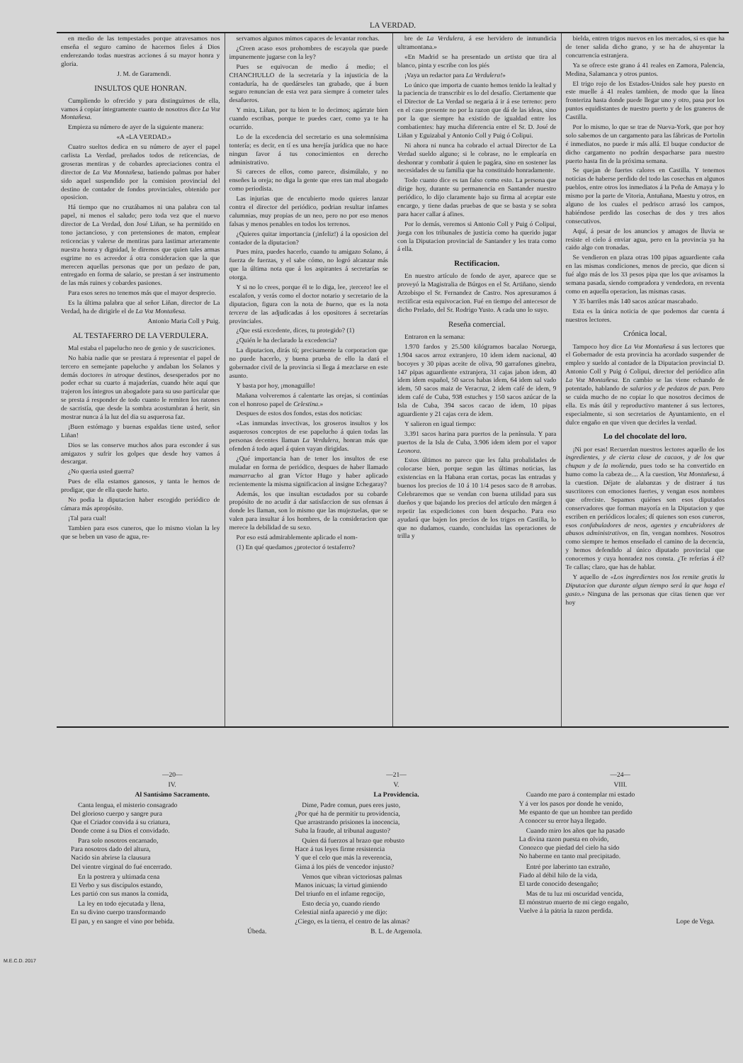LA VERDAD.
en medio de las tempestades porque atravesamos nos enseña el seguro camino de hacernos fieles á Dios enderezando todas nuestras acciones á su mayor honra y gloria.
J. M. de Garamendi.
INSULTOS QUE HONRAN.
Cumpliendo lo ofrecido y para distinguirnos de ella, vamos á copiar íntegramente cuanto de nosotros dice La Voz Montañesa.
Empieza su número de ayer de la siguiente manera:
«A «LA VERDAD.»
Cuatro sueltos dedica en su número de ayer el papel carlista La Verdad, preñados todos de reticencias, de groseras mentiras y de cobardes apreciaciones contra el director de La Voz Montañesa, batiendo palmas por haber sido aquel suspendido por la comision provincial del destino de contador de fondos provinciales, obtenido por oposicion.
Há tiempo que no cruzábamos ni una palabra con tal papel, ni menos el saludo; pero toda vez que el nuevo director de La Verdad, don José Liñan, se ha permitido en tono jactancioso, y con pretensiones de maton, emplear reticencias y valerse de mentiras para lastimar arteramente nuestra honra y dignidad, le diremos que quien tales armas esgrime no es acreedor á otra consideracion que la que merecen aquellas personas que por un pedazo de pan, entregado en forma de salario, se prestan á ser instrumento de las más ruines y cobardes pasiones.
Para esos seres no tenemos más que el mayor desprecio.
Es la última palabra que al señor Liñan, director de La Verdad, ha de dirigirle el de La Voz Montañesa.
Antonio Maria Coll y Puig.
AL TESTAFERRO DE LA VERDULERA.
Mal estaba el papelucho neo de genio y de suscriciones.
No habia nadie que se prestara á representar el papel de tercero en semejante papelucho y andaban los Solanos y demás doctores in utroque destinos, desesperados por no poder echar su cuarto á majaderías, cuando héte aquí que trajeron los íntegros un abogadote para su uso particular que se presta á responder de todo cuanto le remiten los ratones de sacristía, que desde la sombra acostumbran á herir, sin mostrar nunca á la luz del dia su asquerosa faz.
¡Buen estómago y buenas espaldas tiene usted, señor Liñan!
Dios se las conserve muchos años para esconder á sus amigazos y sufrir los golpes que desde hoy vamos á descargar.
¿No queria usted guerra?
Pues de ella estamos ganosos, y tanta le hemos de prodigar, que de ella quede harto.
No podia la diputacion haber escogido periódico de cámara más apropósito.
¡Tal para cual!
Tambien para esos cuneros, que lo mismo violan la ley que se beben un vaso de agua, re-
servamos algunos mimos capaces de levantar ronchas.
¿Creen acaso esos prohombres de escayola que puede impunemente jugarse con la ley?
Pues se equivocan de medio á medio; el CHANCHULLO de la secretaría y la injusticia de la contaduría, ha de quedárseles tan grabado, que á buen seguro renuncian de esta vez para siempre á cometer tales desafueros.
Y mira, Liñan, por tu bien te lo decimos; agárrate bien cuando escribas, porque te puedes caer, como ya te ha ocurrido.
Lo de la excedencia del secretario es una solemnísima tontería; es decir, en tí es una herejía jurídica que no hace ningun favor á tus conocimientos en derecho administrativo.
Si careces de ellos, como parece, disimúlalo, y no enseñes la oreja; no diga la gente que eres tan mal abogado como periodista.
Las injurias que de encubierto modo quieres lanzar contra el director del periódico, podrian resultar infames calumnias, muy propias de un neo, pero no por eso menos falsas y menos penables en todos los terrenos.
¿Quieres quitar importancia (¡infeliz!) á la oposicion del contador de la diputacion?
Pues mira, puedes hacerlo, cuando tu amigazo Solano, á fuerza de fuerzas, y el sabe cómo, no logró alcanzar más que la última nota que á los aspirantes á secretarías se otorga.
Y si no lo crees, porque él te lo diga, lee, ¡tercero! lee el escalafon, y verás como el doctor notario y secretario de la diputacion, figura con la nota de bueno, que es la nota tercera de las adjudicadas á los opositores á secretarías provinciales.
¿Que está excedente, dices, tu protegido? (1)
¿Quién le ha declarado la excedencia?
La diputacion, dirás tú; precisamente la corporacion que no puede hacerlo, y buena prueba de ello la dará el gobernador civil de la provincia si llega á mezclarse en este asunto.
Y basta por hoy, ¡monaguillo!
Mañana volveremos á calentarte las orejas, si continúas con el honroso papel de Celestina.»
Despues de estos dos fondos, estas dos noticias:
«Las inmundas invectivas, los groseros insultos y los asquerosos conceptos de ese papelucho á quien todas las personas decentes llaman La Verdulera, honran más que ofenden á todo aquel á quien vayan dirigidas.
¿Qué importancia han de tener los insultos de ese muladar en forma de periódico, despues de haber llamado mamarracho al gran Víctor Hugo y haber aplicado recientemente la misma significacion al insigne Echegaray?
Además, los que insultan escudados por su cobarde propósito de no acudir á dar satisfaccion de sus ofensas á donde les llaman, son lo mismo que las mujezuelas, que se valen para insultar á los hombres, de la consideracion que merece la debilidad de su sexo.
Por eso está admirablemente aplicado el nom-
(1) En qué quedamos ¿protector ó testaferro?
bre de La Verdulera, á ese hervidero de inmundicia ultramontana.»
«En Madrid se ha presentado un artista que tira al blanco, pinta y escribe con los piés
¡Vaya un redactor para La Verdulera!»
Lo único que importa de cuanto hemos tenido la lealtad y la paciencia de transcribir es lo del desafío. Ciertamente que el Director de La Verdad se negaria á ir á ese terreno: pero en el caso presente no por la razon que dá de las ideas, sino por la que siempre ha existido de igualdad entre los combatientes: hay mucha diferencia entre el Sr. D. José de Liñan y Eguizabal y Antonio Coll y Puig ó Colipui.
Ni ahora ni nunca ha cobrado el actual Director de La Verdad sueldo alguno; si le cobrase, no le emplearía en deshonrar y combatir á quien le pagára, sino en sostener las necesidades de su familia que ha constituido honradamente.
Todo cuanto dice es tan falso como esto. La persona que dirige hoy, durante su permanencia en Santander nuestro periódico, lo dijo claramente bajo su firma al aceptar este encargo, y tiene dadas pruebas de que se basta y se sobra para hacer callar á afines.
Por lo demás, veremos si Antonio Coll y Puig ó Colipui, juega con los tribunales de justicia como ha querido jugar con la Diputacion provincial de Santander y les trata como á ella.
Rectificacion.
En nuestro artículo de fondo de ayer, aparece que se proveyó la Magistralia de Búrgos en el Sr. Artiñano, siendo Arzobispo el Sr. Fernandez de Castro. Nos apresuramos á rectificar esta equivocacion. Fué en tiempo del antecesor de dicho Prelado, del Sr. Rodrigo Yusto. A cada uno lo suyo.
Reseña comercial.
Entraron en la semana:
1.970 fardos y 25.500 kilógramos bacalao Noruega, 1.904 sacos arroz extranjero, 10 idem idem nacional, 40 bocoyes y 30 pipas aceite de oliva, 90 garrafones ginebra, 147 pipas aguardiente extranjera, 31 cajas jabon idem, 40 idem idem español, 50 sacos habas idem, 64 idem sal vado idem, 50 sacos maiz de Veracruz, 2 idem café de idem, 9 idem café de Cuba, 938 estuches y 150 sacos azúcar de la Isla de Cuba, 394 sacos cacao de idem, 10 pipas aguardiente y 21 cajas cera de idem.
Y salieron en igual tiempo:
3.391 sacos harina para puertos de la península. Y para puertos de la Isla de Cuba, 3.906 idem idem por el vapor Leonora.
Estos últimos no parece que les falta probalidades de colocarse bien, porque segun las últimas noticias, las existencias en la Habana eran cortas, pocas las entradas y buenos los precios de 10 á 10 1/4 pesos saco de 8 arrobas. Celebraremos que se vendan con buena utilidad para sus dueños y que bajando los precios del artículo den márgen á repetir las expediciones con buen despacho. Para eso ayudará que bajen los precios de los trigos en Castilla, lo que no dudamos, cuando, concluidas las operaciones de trilla y
bielda, entren trigos nuevos en los mercados, si es que ha de tener salida dicho grano, y se ha de ahuyentar la concurrencia estranjera.
Ya se ofrece este grano á 41 reales en Zamora, Palencia, Medina, Salamanca y otros puntos.
El trigo rojo de los Estados-Unidos sale hoy puesto en este muelle á 41 reales tambien, de modo que la línea fronteriza hasta donde puede llegar uno y otro, pasa por los puntos equidistantes de nuestro puerto y de los graneros de Castilla.
Por lo mismo, lo que se trae de Nueva-York, que por hoy solo sabemos de un cargamento para las fábricas de Portolin é inmediatos, no puede ir más allá. El buque conductor de dicho cargamento no podrán despacharse para nuestro puerto hasta fin de la próxima semana.
Se quejan de fuertes calores en Castilla. Y tenemos noticias de haberse perdido del todo las cosechas en algunos pueblos, entre otros los inmediatos á la Peña de Amaya y lo mismo por la parte de Vitoria, Antuñana, Maestu y otros, en alguno de los cuales el pedrisco arrasó los campos, habiéndose perdido las cosechas de dos y tres años consecutivos.
Aquí, á pesar de los anuncios y amagos de lluvia se resiste el cielo á enviar agua, pero en la provincia ya ha caido algo con tronadas.
Se vendieron en plaza otras 100 pipas aguardiente caña en las mismas condiciones, menos de precio, que dicen si fué algo más de los 33 pesos pipa que los que avisamos la semana pasada, siendo compradora y vendedora, en reventa como en aquella operacion, las mismas casas.
Y 35 barriles más 140 sacos azúcar mascabado.
Esta es la única noticia de que podemos dar cuenta á nuestros lectores.
Crónica local.
Tampoco hoy dice La Voz Montañesa á sus lectores que el Gobernador de esta provincia ha acordado suspender de empleo y sueldo al contador de la Diputacion provincial D. Antonio Coll y Puig ó Colipui, director del periódico afin La Voz Montañesa. En cambio se las viene echando de potentado, hablando de salarios y de pedazos de pan. Pero se cuida mucho de no copiar lo que nosotros decimos de ella. Es más útil y reproductivo mantener á sus lectores, especialmente, si son secretarios de Ayuntamiento, en el dulce engaño en que viven que decirles la verdad.
Lo del chocolate del loro.
¡Ni por esas! Recuerdan nuestros lectores aquello de los ingredientes, y de cierta clase de cacaos, y de los que chupan y de la molienda, pues todo se ha convertido en humo como la cabeza de.... A la cuestion, Voz Montañesa, á la cuestion. Déjate de alabanzas y de distraer á tus suscritores con emociones fuertes, y vengan esos nombres que ofreciste. Sepamos quiénes son esos diputados conservadores que forman mayoría en la Diputacion y que escriben en periódicos locales; dí quienes son esos cuneros, esos confabuladores de neos, agentes y encubridores de abusos administrativos, en fin, vengan nombres. Nosotros como siempre te hemos enseñado el camino de la decencia, y hemos defendido al único diputado provincial que conocemos y cuya honradez nos consta. ¿Te referias á él? Te callas; claro, que has de hablar.
Y aquello de «Los ingredientes nos los remite gratis la Diputacion que durante algun tiempo será la que haga el gasto.» Ninguna de las personas que citas tienen que ver hoy
—20—
IV.
Al Santísimo Sacramento.
Canta lengua, el misterio consagrado
Del glorioso cuerpo y sangre pura
Que el Criador convida á su criatura,
Donde come á su Dios el convidado.
Para solo nosotros encarnado,
Para nosotros dado del altura,
Nacido sin abrirse la clausura
Del vientre virginal do fué encerrado.
En la postrera y ultimada cena
El Verbo y sus discípulos estando,
Les partió con sus manos la comida,
La ley en todo ejecutada y llena,
En su divino cuerpo transformando
El pan, y en sangre el vino por bebida.
Úbeda.
—21—
V.
La Providencia.
Dime, Padre comun, pues eres justo,
¿Por qué ha de permitir tu providencia,
Que arrastrando prisiones la inocencia,
Suba la fraude, al tribunal augusto?
Quien dá fuerzos al brazo que robusto
Hace á tus leyes firme resistencia
Y que el celo que más la reverencia,
Gima á los piés de vencedor injusto?
Vemos que vibran victoriosas palmas
Manos inícuas; la virtud gimiendo
Del triunfo en el infame regocijo,
Esto decía yo, cuando riendo
Celestial ninfa apareció y me dijo:
¿Ciego, es la tierra, el centro de las almas?
B. L. de Argemola.
—24—
VIII.
Cuando me paro á contemplar mi estado
Y á ver los pasos por donde he venido,
Me espanto de que un hombre tan perdido
A conocer su error haya llegado.
Cuando miro los años que ha pasado
La divina razon puesta en olvido,
Conozco que piedad del cielo ha sido
No haberme en tanto mal precipitado.
Entré por laberinto tan extraño,
Fiado al débil hilo de la vida,
El tarde conocido desengaño;
Mas de tu luz mi oscuridad vencida,
El mónstruo muerto de mi ciego engaño,
Vuelve á la pátria la razon perdida.
Lope de Vega.
M.E.C.D. 2017